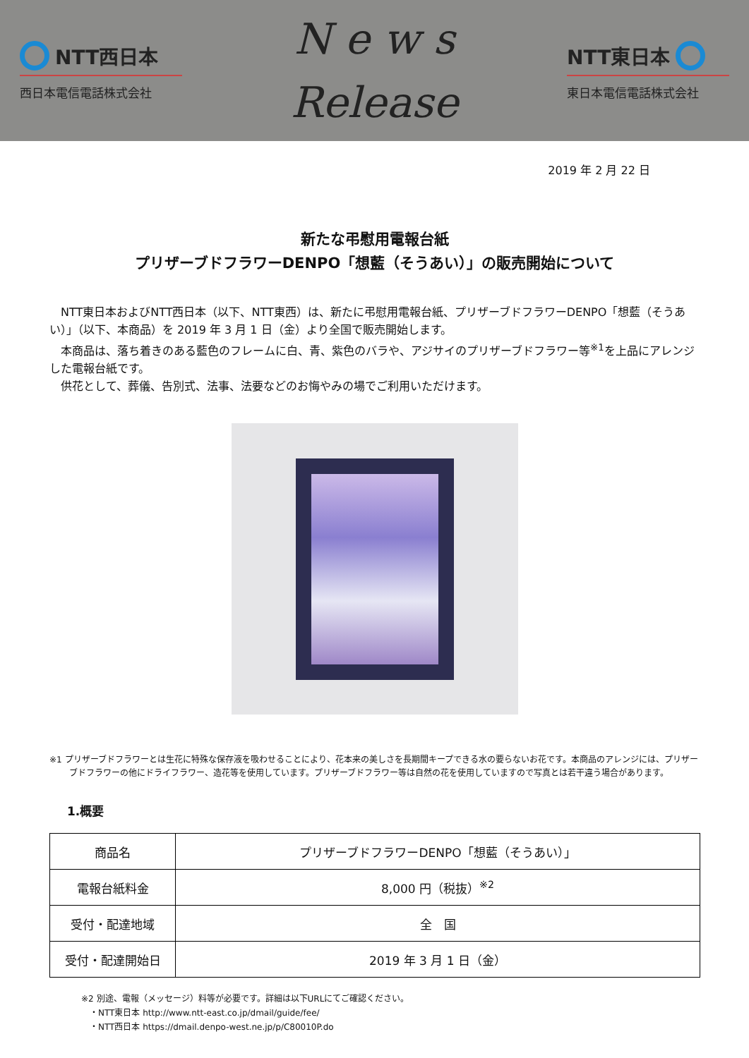NTT西日本
西日本電信電話株式会社
N e w s
Release
NTT東日本
東日本電信電話株式会社
2019 年 2 月 22 日
新たな弔慰用電報台紙
プリザーブドフラワーDENPO「想藍（そうあい）」の販売開始について
　NTT東日本およびNTT西日本（以下、NTT東西）は、新たに弔慰用電報台紙、プリザーブドフラワーDENPO「想藍（そうあい）」（以下、本商品）を 2019 年 3 月 1 日（金）より全国で販売開始します。
　本商品は、落ち着きのある藍色のフレームに白、青、紫色のバラや、アジサイのプリザーブドフラワー等<sup>※1</sup>を上品にアレンジした電報台紙です。
　供花として、葬儀、告別式、法事、法要などのお悔やみの場でご利用いただけます。
※1 プリザーブドフラワーとは生花に特殊な保存液を吸わせることにより、花本来の美しさを長期間キープできる水の要らないお花です。本商品のアレンジには、プリザーブドフラワーの他にドライフラワー、造花等を使用しています。プリザーブドフラワー等は自然の花を使用していますので写真とは若干違う場合があります。
1.概要
| 商品名 | プリザーブドフラワーDENPO「想藍（そうあい）」 |
| 電報台紙料金 | 8,000 円（税抜）<sup>※2</sup> |
| 受付・配達地域 | 全 国 |
| 受付・配達開始日 | 2019 年 3 月 1 日（金） |
※2 別途、電報（メッセージ）料等が必要です。詳細は以下URLにてご確認ください。
　・NTT東日本 http://www.ntt-east.co.jp/dmail/guide/fee/
　・NTT西日本 https://dmail.denpo-west.ne.jp/p/C80010P.do